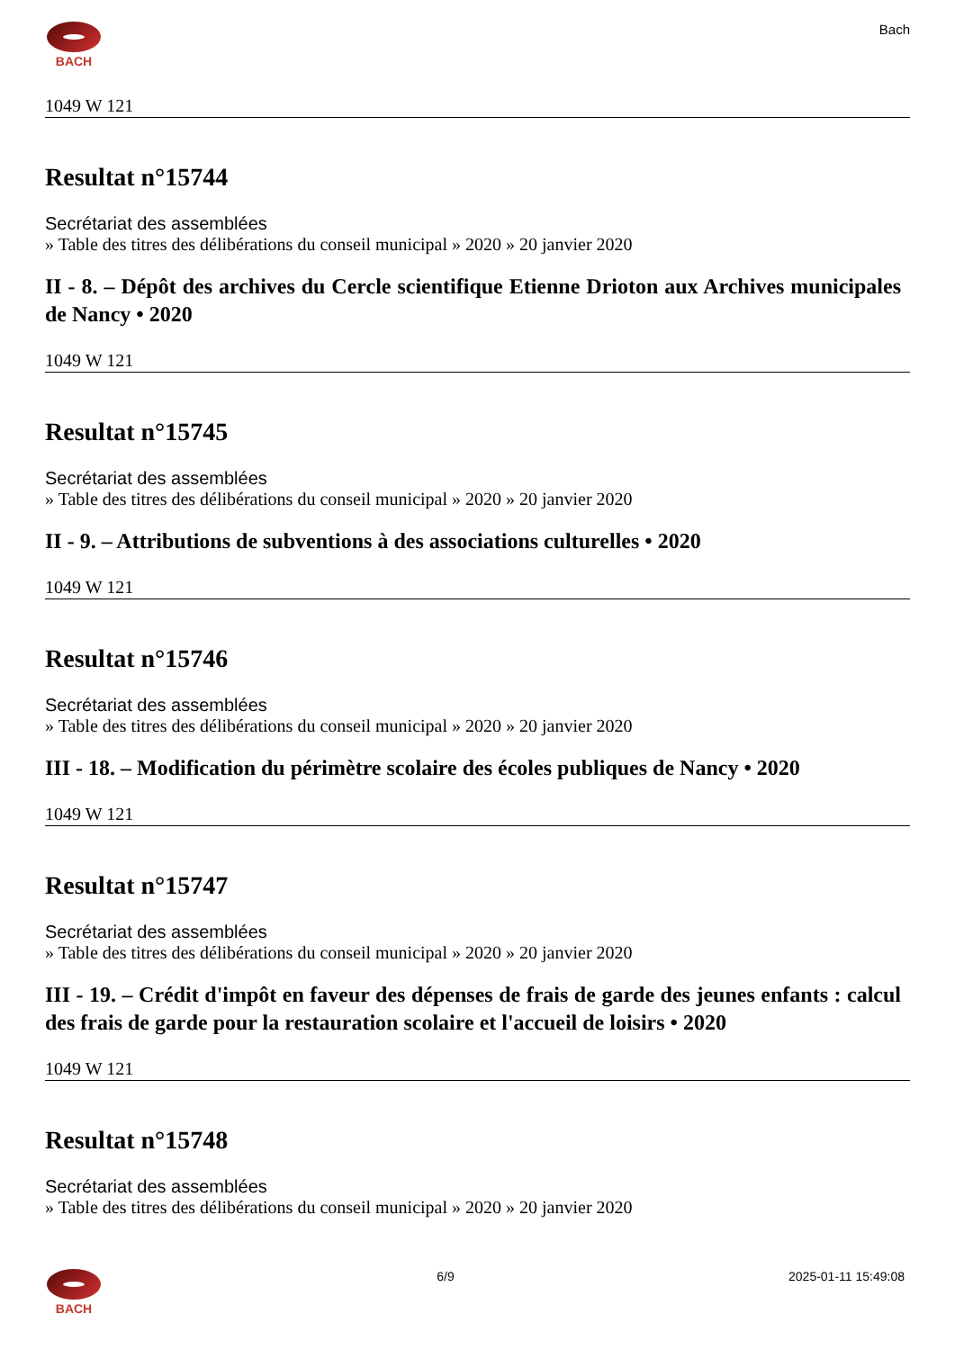BACH Bach
1049 W 121
Resultat n°15744
Secrétariat des assemblées
» Table des titres des délibérations du conseil municipal » 2020 » 20 janvier 2020
II - 8. – Dépôt des archives du Cercle scientifique Etienne Drioton aux Archives municipales de Nancy • 2020
1049 W 121
Resultat n°15745
Secrétariat des assemblées
» Table des titres des délibérations du conseil municipal » 2020 » 20 janvier 2020
II - 9. – Attributions de subventions à des associations culturelles • 2020
1049 W 121
Resultat n°15746
Secrétariat des assemblées
» Table des titres des délibérations du conseil municipal » 2020 » 20 janvier 2020
III - 18. – Modification du périmètre scolaire des écoles publiques de Nancy • 2020
1049 W 121
Resultat n°15747
Secrétariat des assemblées
» Table des titres des délibérations du conseil municipal » 2020 » 20 janvier 2020
III - 19. – Crédit d'impôt en faveur des dépenses de frais de garde des jeunes enfants : calcul des frais de garde pour la restauration scolaire et l'accueil de loisirs • 2020
1049 W 121
Resultat n°15748
Secrétariat des assemblées
» Table des titres des délibérations du conseil municipal » 2020 » 20 janvier 2020
BACH 6/9 2025-01-11 15:49:08